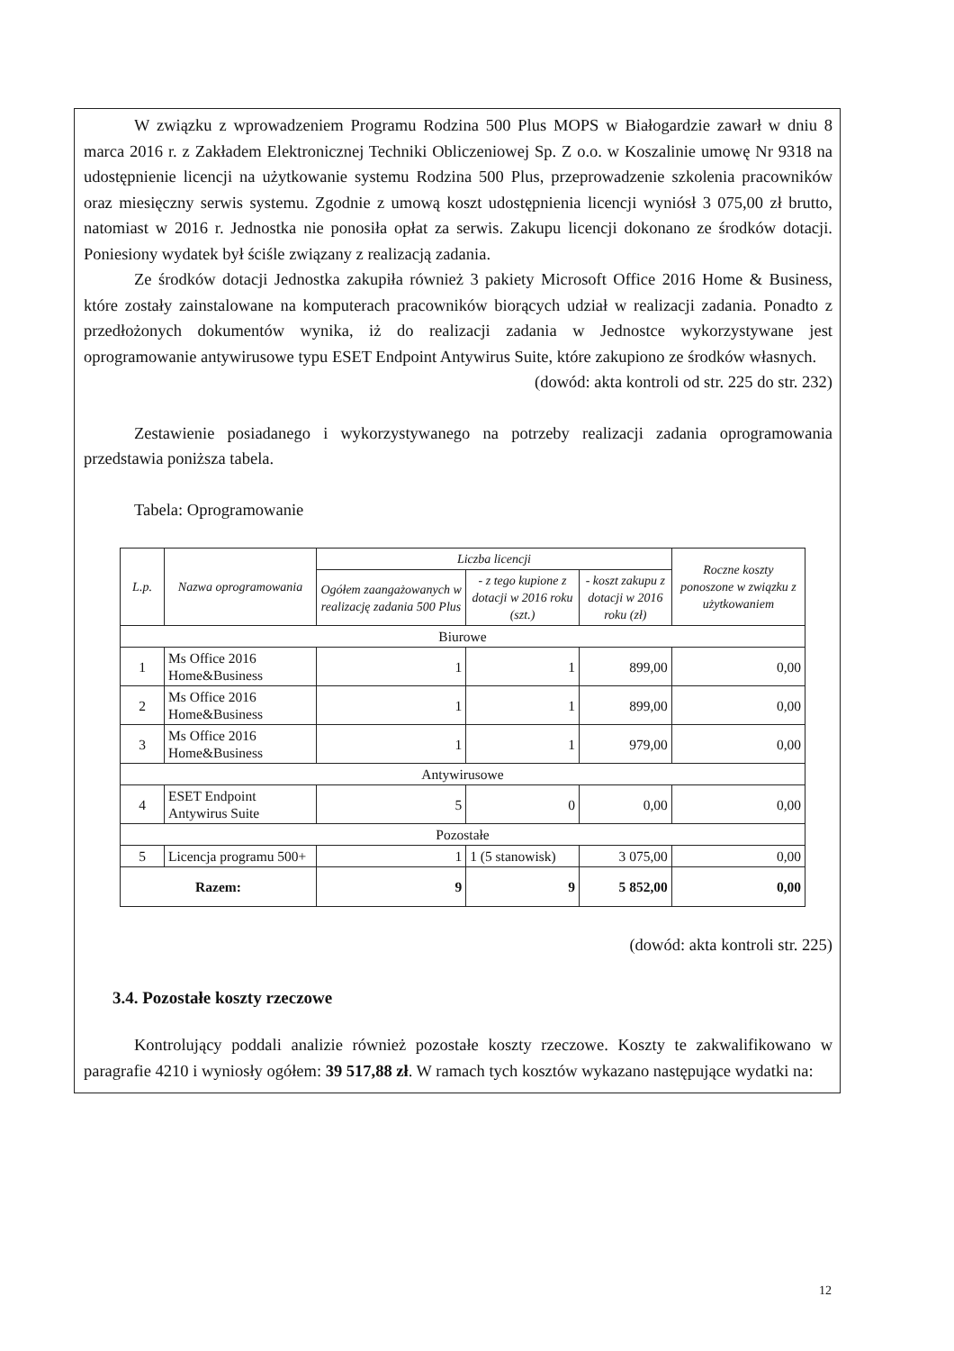W związku z wprowadzeniem Programu Rodzina 500 Plus MOPS w Białogardzie zawarł w dniu 8 marca 2016 r. z Zakładem Elektronicznej Techniki Obliczeniowej Sp. Z o.o. w Koszalinie umowę Nr 9318 na udostępnienie licencji na użytkowanie systemu Rodzina 500 Plus, przeprowadzenie szkolenia pracowników oraz miesięczny serwis systemu. Zgodnie z umową koszt udostępnienia licencji wyniósł 3 075,00 zł brutto, natomiast w 2016 r. Jednostka nie ponosiła opłat za serwis. Zakupu licencji dokonano ze środków dotacji. Poniesiony wydatek był ściśle związany z realizacją zadania.
Ze środków dotacji Jednostka zakupiła również 3 pakiety Microsoft Office 2016 Home & Business, które zostały zainstalowane na komputerach pracowników biorących udział w realizacji zadania. Ponadto z przedłożonych dokumentów wynika, iż do realizacji zadania w Jednostce wykorzystywane jest oprogramowanie antywirusowe typu ESET Endpoint Antywirus Suite, które zakupiono ze środków własnych.
(dowód: akta kontroli od str. 225 do str. 232)
Zestawienie posiadanego i wykorzystywanego na potrzeby realizacji zadania oprogramowania przedstawia poniższa tabela.
Tabela: Oprogramowanie
| L.p. | Nazwa oprogramowania | Liczba licencji | | | Roczne koszty ponoszone w związku z użytkowaniem |
| --- | --- | --- | --- | --- | --- |
| | | Ogółem zaangażowanych w realizację zadania 500 Plus | - z tego kupione z dotacji w 2016 roku (szt.) | - koszt zakupu z dotacji w 2016 roku (zł) | |
| Biurowe | | | | | |
| 1 | Ms Office 2016 Home&Business | 1 | 1 | 899,00 | 0,00 |
| 2 | Ms Office 2016 Home&Business | 1 | 1 | 899,00 | 0,00 |
| 3 | Ms Office 2016 Home&Business | 1 | 1 | 979,00 | 0,00 |
| Antywirusowe | | | | | |
| 4 | ESET Endpoint Antywirus Suite | 5 | 0 | 0,00 | 0,00 |
| Pozostałe | | | | | |
| 5 | Licencja programu 500+ | 1 | 1 (5 stanowisk) | 3 075,00 | 0,00 |
| Razem: | | 9 | 9 | 5 852,00 | 0,00 |
(dowód: akta kontroli str. 225)
3.4. Pozostałe koszty rzeczowe
Kontrolujący poddali analizie również pozostałe koszty rzeczowe. Koszty te zakwalifikowano w paragrafie 4210 i wyniosły ogółem: 39 517,88 zł. W ramach tych kosztów wykazano następujące wydatki na:
12